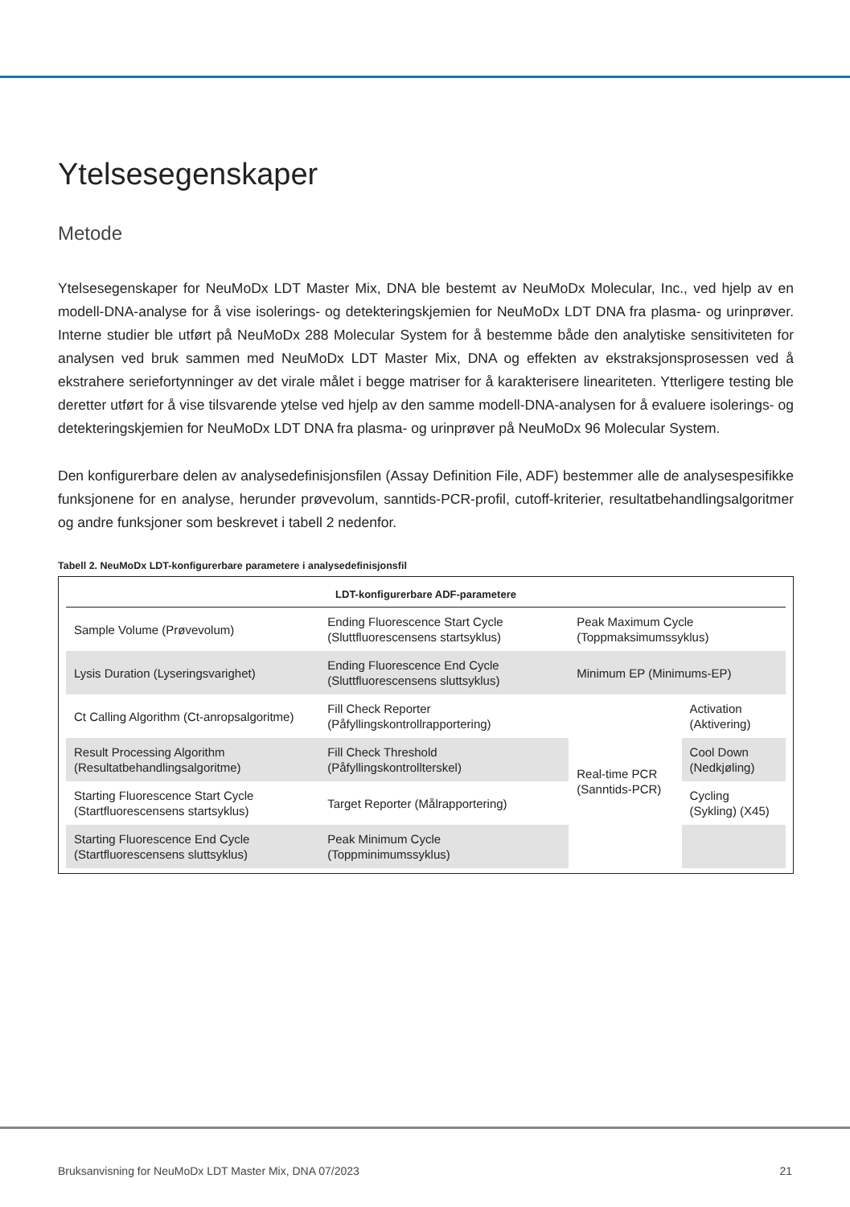Ytelsesegenskaper
Metode
Ytelsesegenskaper for NeuMoDx LDT Master Mix, DNA ble bestemt av NeuMoDx Molecular, Inc., ved hjelp av en modell-DNA-analyse for å vise isolerings- og detekteringskjemien for NeuMoDx LDT DNA fra plasma- og urinprøver. Interne studier ble utført på NeuMoDx 288 Molecular System for å bestemme både den analytiske sensitiviteten for analysen ved bruk sammen med NeuMoDx LDT Master Mix, DNA og effekten av ekstraksjonsprosessen ved å ekstrahere seriefortynninger av det virale målet i begge matriser for å karakterisere lineariteten. Ytterligere testing ble deretter utført for å vise tilsvarende ytelse ved hjelp av den samme modell-DNA-analysen for å evaluere isolerings- og detekteringskjemien for NeuMoDx LDT DNA fra plasma- og urinprøver på NeuMoDx 96 Molecular System.
Den konfigurerbare delen av analysedefinisjonsfilen (Assay Definition File, ADF) bestemmer alle de analysespesifikke funksjonene for en analyse, herunder prøvevolum, sanntids-PCR-profil, cutoff-kriterier, resultatbehandlingsalgoritmer og andre funksjoner som beskrevet i tabell 2 nedenfor.
Tabell 2. NeuMoDx LDT-konfigurerbare parametere i analysedefinisjonsfil
| LDT-konfigurerbare ADF-parametere | | | |
| --- | --- | --- | --- |
| Sample Volume (Prøvevolum) | Ending Fluorescence Start Cycle (Sluttfluorescensens startsyklus) | Peak Maximum Cycle (Toppmaksimumssyklus) | |
| Lysis Duration (Lyseringsvarighet) | Ending Fluorescence End Cycle (Sluttfluorescensens sluttsyklus) | Minimum EP (Minimums-EP) | |
| Ct Calling Algorithm (Ct-anropsalgoritme) | Fill Check Reporter (Påfyllingskontrollrapportering) | Real-time PCR (Sanntids-PCR) | Activation (Aktivering) |
| Result Processing Algorithm (Resultatbehandlingsalgoritme) | Fill Check Threshold (Påfyllingskontrollterskel) | | Cool Down (Nedkjøling) |
| Starting Fluorescence Start Cycle (Startfluorescensens startsyklus) | Target Reporter (Målrapportering) | | Cycling (Sykling) (X45) |
| Starting Fluorescence End Cycle (Startfluorescensens sluttsyklus) | Peak Minimum Cycle (Toppminimumssyklus) | | |
Bruksanvisning for NeuMoDx LDT Master Mix, DNA 07/2023 21